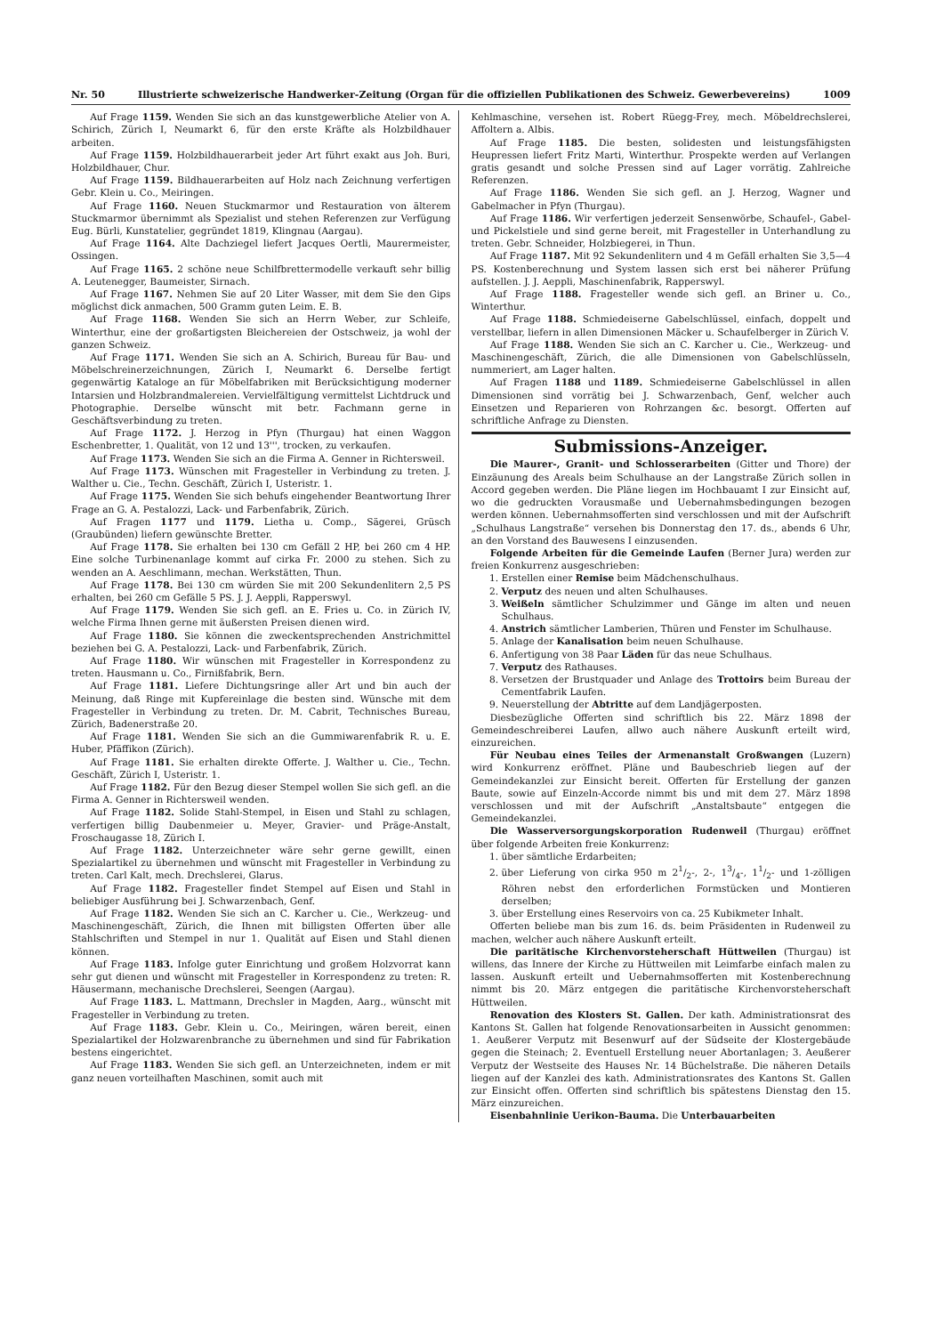Nr. 50 Illustrierte schweizerische Handwerker-Zeitung (Organ für die offiziellen Publikationen des Schweiz. Gewerbevereins) 1009
Auf Frage 1159. Wenden Sie sich an das kunstgewerbliche Atelier von A. Schirich, Zürich I, Neumarkt 6, für den erste Kräfte als Holzbildhauer arbeiten.
Auf Frage 1159. Holzbildhauerarbeit jeder Art führt exakt aus Joh. Buri, Holzbildhauer, Chur.
Auf Frage 1159. Bildhauerarbeiten auf Holz nach Zeichnung verfertigen Gebr. Klein u. Co., Meiringen.
Auf Frage 1160. Neuen Stuckmarmor und Restauration von älterem Stuckmarmor übernimmt als Spezialist und stehen Referenzen zur Verfügung Eug. Bürli, Kunstatelier, gegründet 1819, Klingnau (Aargau).
Auf Frage 1164. Alte Dachziegel liefert Jacques Oertli, Maurermeister, Ossingen.
Auf Frage 1165. 2 schöne neue Schilfbrettermodelle verkauft sehr billig A. Leutenegger, Baumeister, Sirnach.
Auf Frage 1167. Nehmen Sie auf 20 Liter Wasser, mit dem Sie den Gips möglichst dick anmachen, 500 Gramm guten Leim. E. B.
Auf Frage 1168. Wenden Sie sich an Herrn Weber, zur Schleife, Winterthur, eine der großartigsten Bleichereien der Ostschweiz, ja wohl der ganzen Schweiz.
Auf Frage 1171. Wenden Sie sich an A. Schirich, Bureau für Bau- und Möbelschreinerzeichnungen, Zürich I, Neumarkt 6. Derselbe fertigt gegenwärtig Kataloge an für Möbelfabriken mit Berücksichtigung moderner Intarsien und Holzbrandmalereien. Vervielfältigung vermittelst Lichtdruck und Photographie. Derselbe wünscht mit betr. Fachmann gerne in Geschäftsverbindung zu treten.
Auf Frage 1172. J. Herzog in Pfyn (Thurgau) hat einen Waggon Eschenbretter, 1. Qualität, von 12 und 13''', trocken, zu verkaufen.
Auf Frage 1173. Wenden Sie sich an die Firma A. Genner in Richtersweil.
Auf Frage 1173. Wünschen mit Fragesteller in Verbindung zu treten. J. Walther u. Cie., Techn. Geschäft, Zürich I, Usteristr. 1.
Auf Frage 1175. Wenden Sie sich behufs eingehender Beantwortung Ihrer Frage an G. A. Pestalozzi, Lack- und Farbenfabrik, Zürich.
Auf Fragen 1177 und 1179. Lietha u. Comp., Sägerei, Grüsch (Graubünden) liefern gewünschte Bretter.
Auf Frage 1178. Sie erhalten bei 130 cm Gefäll 2 HP, bei 260 cm 4 HP. Eine solche Turbinenanlage kommt auf cirka Fr. 2000 zu stehen. Sich zu wenden an A. Aeschlimann, mechan. Werkstätten, Thun.
Auf Frage 1178. Bei 130 cm würden Sie mit 200 Sekundenlitern 2,5 PS erhalten, bei 260 cm Gefälle 5 PS. J. J. Aeppli, Rapperswyl.
Auf Frage 1179. Wenden Sie sich gefl. an E. Fries u. Co. in Zürich IV, welche Firma Ihnen gerne mit äußersten Preisen dienen wird.
Auf Frage 1180. Sie können die zweckentsprechenden Anstrichmittel beziehen bei G. A. Pestalozzi, Lack- und Farbenfabrik, Zürich.
Auf Frage 1180. Wir wünschen mit Fragesteller in Korrespondenz zu treten. Hausmann u. Co., Firnißfabrik, Bern.
Auf Frage 1181. Liefere Dichtungsringe aller Art und bin auch der Meinung, daß Ringe mit Kupfereinlage die besten sind. Wünsche mit dem Fragesteller in Verbindung zu treten. Dr. M. Cabrit, Technisches Bureau, Zürich, Badenerstraße 20.
Auf Frage 1181. Wenden Sie sich an die Gummiwarenfabrik R. u. E. Huber, Pfäffikon (Zürich).
Auf Frage 1181. Sie erhalten direkte Offerte. J. Walther u. Cie., Techn. Geschäft, Zürich I, Usteristr. 1.
Auf Frage 1182. Für den Bezug dieser Stempel wollen Sie sich gefl. an die Firma A. Genner in Richtersweil wenden.
Auf Frage 1182. Solide Stahl-Stempel, in Eisen und Stahl zu schlagen, verfertigen billig Daubenmeier u. Meyer, Gravier- und Präge-Anstalt, Froschaugasse 18, Zürich I.
Auf Frage 1182. Unterzeichneter wäre sehr gerne gewillt, einen Spezialartikel zu übernehmen und wünscht mit Fragesteller in Verbindung zu treten. Carl Kalt, mech. Drechslerei, Glarus.
Auf Frage 1182. Fragesteller findet Stempel auf Eisen und Stahl in beliebiger Ausführung bei J. Schwarzenbach, Genf.
Auf Frage 1182. Wenden Sie sich an C. Karcher u. Cie., Werkzeug- und Maschinengeschäft, Zürich, die Ihnen mit billigsten Offerten über alle Stahlschriften und Stempel in nur 1. Qualität auf Eisen und Stahl dienen können.
Auf Frage 1183. Infolge guter Einrichtung und großem Holzvorrat kann sehr gut dienen und wünscht mit Fragesteller in Korrespondenz zu treten: R. Häusermann, mechanische Drechslerei, Seengen (Aargau).
Auf Frage 1183. L. Mattmann, Drechsler in Magden, Aarg., wünscht mit Fragesteller in Verbindung zu treten.
Auf Frage 1183. Gebr. Klein u. Co., Meiringen, wären bereit, einen Spezialartikel der Holzwarenbranche zu übernehmen und sind für Fabrikation bestens eingerichtet.
Auf Frage 1183. Wenden Sie sich gefl. an Unterzeichneten, indem er mit ganz neuen vorteilhaften Maschinen, somit auch mit
Kehlmaschine, versehen ist. Robert Rüegg-Frey, mech. Möbeldrechslerei, Affoltern a. Albis.
Auf Frage 1185. Die besten, solidesten und leistungsfähigsten Heupressen liefert Fritz Marti, Winterthur. Prospekte werden auf Verlangen gratis gesandt und solche Pressen sind auf Lager vorrätig. Zahlreiche Referenzen.
Auf Frage 1186. Wenden Sie sich gefl. an J. Herzog, Wagner und Gabelmacher in Pfyn (Thurgau).
Auf Frage 1186. Wir verfertigen jederzeit Sensenwörbe, Schaufel-, Gabel- und Pickelstiele und sind gerne bereit, mit Fragesteller in Unterhandlung zu treten. Gebr. Schneider, Holzbiegerei, in Thun.
Auf Frage 1187. Mit 92 Sekundenlitern und 4 m Gefäll erhalten Sie 3,5—4 PS. Kostenberechnung und System lassen sich erst bei näherer Prüfung aufstellen. J. J. Aeppli, Maschinenfabrik, Rapperswyl.
Auf Frage 1188. Fragesteller wende sich gefl. an Briner u. Co., Winterthur.
Auf Frage 1188. Schmiedeiserne Gabelschlüssel, einfach, doppelt und verstellbar, liefern in allen Dimensionen Mäcker u. Schaufelberger in Zürich V.
Auf Frage 1188. Wenden Sie sich an C. Karcher u. Cie., Werkzeug- und Maschinengeschäft, Zürich, die alle Dimensionen von Gabelschlüsseln, nummeriert, am Lager halten.
Auf Fragen 1188 und 1189. Schmiedeiserne Gabelschlüssel in allen Dimensionen sind vorrätig bei J. Schwarzenbach, Genf, welcher auch Einsetzen und Reparieren von Rohrzangen &c. besorgt. Offerten auf schriftliche Anfrage zu Diensten.
Submissions-Anzeiger.
Die Maurer-, Granit- und Schlosserarbeiten (Gitter und Thore) der Einzäunung des Areals beim Schulhause an der Langstraße Zürich sollen in Accord gegeben werden. Die Pläne liegen im Hochbauamt I zur Einsicht auf, wo die gedruckten Vorausmaße und Uebernahmsbedingungen bezogen werden können. Uebernahmsofferten sind verschlossen und mit der Aufschrift „Schulhaus Langstraße“ versehen bis Donnerstag den 17. ds., abends 6 Uhr, an den Vorstand des Bauwesens I einzusenden.
Folgende Arbeiten für die Gemeinde Laufen (Berner Jura) werden zur freien Konkurrenz ausgeschrieben:
1. Erstellen einer Remise beim Mädchenschulhaus.
2. Verputz des neuen und alten Schulhauses.
3. Weißeln sämtlicher Schulzimmer und Gänge im alten und neuen Schulhaus.
4. Anstrich sämtlicher Lamberien, Thüren und Fenster im Schulhause.
5. Anlage der Kanalisation beim neuen Schulhause.
6. Anfertigung von 38 Paar Läden für das neue Schulhaus.
7. Verputz des Rathauses.
8. Versetzen der Brustquader und Anlage des Trottoirs beim Bureau der Cementfabrik Laufen.
9. Neuerstellung der Abtritte auf dem Landjägerposten.
Diesbezügliche Offerten sind schriftlich bis 22. März 1898 der Gemeindeschreiberei Laufen, allwo auch nähere Auskunft erteilt wird, einzureichen.
Für Neubau eines Teiles der Armenanstalt Großwangen (Luzern) wird Konkurrenz eröffnet. Pläne und Baubeschrieb liegen auf der Gemeindekanzlei zur Einsicht bereit. Offerten für Erstellung der ganzen Baute, sowie auf Einzeln-Accorde nimmt bis und mit dem 27. März 1898 verschlossen und mit der Aufschrift „Anstaltsbaute“ entgegen die Gemeindekanzlei.
Die Wasserversorgungskorporation Rudenweil (Thurgau) eröffnet über folgende Arbeiten freie Konkurrenz:
1. über sämtliche Erdarbeiten;
2. über Lieferung von cirka 950 m 21/2-, 2-, 13/4-, 11/2- und 1-zölligen Röhren nebst den erforderlichen Formstücken und Montieren derselben;
3. über Erstellung eines Reservoirs von ca. 25 Kubikmeter Inhalt.
Offerten beliebe man bis zum 16. ds. beim Präsidenten in Rudenweil zu machen, welcher auch nähere Auskunft erteilt.
Die paritätische Kirchenvorsteherschaft Hüttweilen (Thurgau) ist willens, das Innere der Kirche zu Hüttweilen mit Leimfarbe einfach malen zu lassen. Auskunft erteilt und Uebernahmsofferten mit Kostenberechnung nimmt bis 20. März entgegen die paritätische Kirchenvorsteherschaft Hüttweilen.
Renovation des Klosters St. Gallen. Der kath. Administrationsrat des Kantons St. Gallen hat folgende Renovationsarbeiten in Aussicht genommen: 1. Aeußerer Verputz mit Besenwurf auf der Südseite der Klostergebäude gegen die Steinach; 2. Eventuell Erstellung neuer Abortanlagen; 3. Aeußerer Verputz der Westseite des Hauses Nr. 14 Büchelstraße. Die näheren Details liegen auf der Kanzlei des kath. Administrationsrates des Kantons St. Gallen zur Einsicht offen. Offerten sind schriftlich bis spätestens Dienstag den 15. März einzureichen.
Eisenbahnlinie Uerikon-Bauma. Die Unterbauarbeiten